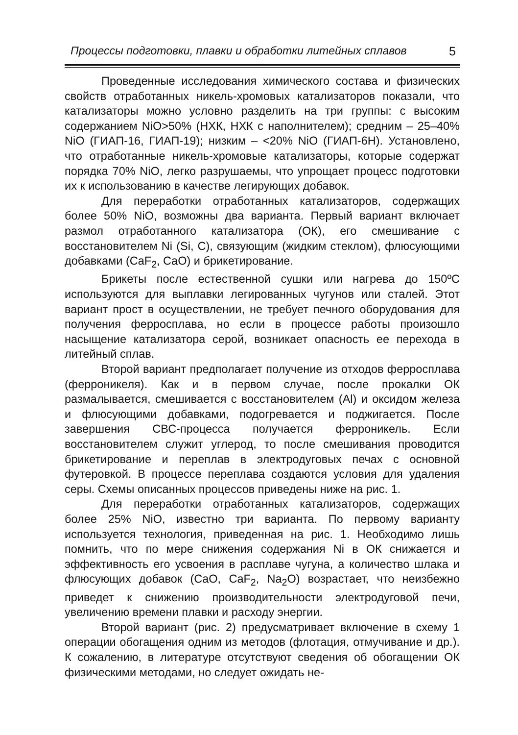Процессы подготовки, плавки и обработки литейных сплавов 5
Проведенные исследования химического состава и физических свойств отработанных никель-хромовых катализаторов показали, что катализаторы можно условно разделить на три группы: с высоким содержанием NiO>50% (НХК, НХК с наполнителем); средним – 25–40% NiO (ГИАП-16, ГИАП-19); низким – <20% NiO (ГИАП-6Н). Установлено, что отработанные никель-хромовые катализаторы, которые содержат порядка 70% NiO, легко разрушаемы, что упрощает процесс подготовки их к использованию в качестве легирующих добавок.
Для переработки отработанных катализаторов, содержащих более 50% NiO, возможны два варианта. Первый вариант включает размол отработанного катализатора (ОК), его смешивание с восстановителем Ni (Si, C), связующим (жидким стеклом), флюсующими добавками (CaF<sub>2</sub>, CaO) и брикетирование.
Брикеты после естественной сушки или нагрева до 150ºС используются для выплавки легированных чугунов или сталей. Этот вариант прост в осуществлении, не требует печного оборудования для получения ферросплава, но если в процессе работы произошло насыщение катализатора серой, возникает опасность ее перехода в литейный сплав.
Второй вариант предполагает получение из отходов ферросплава (ферроникеля). Как и в первом случае, после прокалки ОК размалывается, смешивается с восстановителем (Al) и оксидом железа и флюсующими добавками, подогревается и поджигается. После завершения СВС-процесса получается ферроникель. Если восстановителем служит углерод, то после смешивания проводится брикетирование и переплав в электродуговых печах с основной футеровкой. В процессе переплава создаются условия для удаления серы. Схемы описанных процессов приведены ниже на рис. 1.
Для переработки отработанных катализаторов, содержащих более 25% NiO, известно три варианта. По первому варианту используется технология, приведенная на рис. 1. Необходимо лишь помнить, что по мере снижения содержания Ni в ОК снижается и эффективность его усвоения в расплаве чугуна, а количество шлака и флюсующих добавок (CaO, CaF<sub>2</sub>, Na<sub>2</sub>O) возрастает, что неизбежно приведет к снижению производительности электродуговой печи, увеличению времени плавки и расходу энергии.
Второй вариант (рис. 2) предусматривает включение в схему 1 операции обогащения одним из методов (флотация, отмучивание и др.). К сожалению, в литературе отсутствуют сведения об обогащении ОК физическими методами, но следует ожидать не-